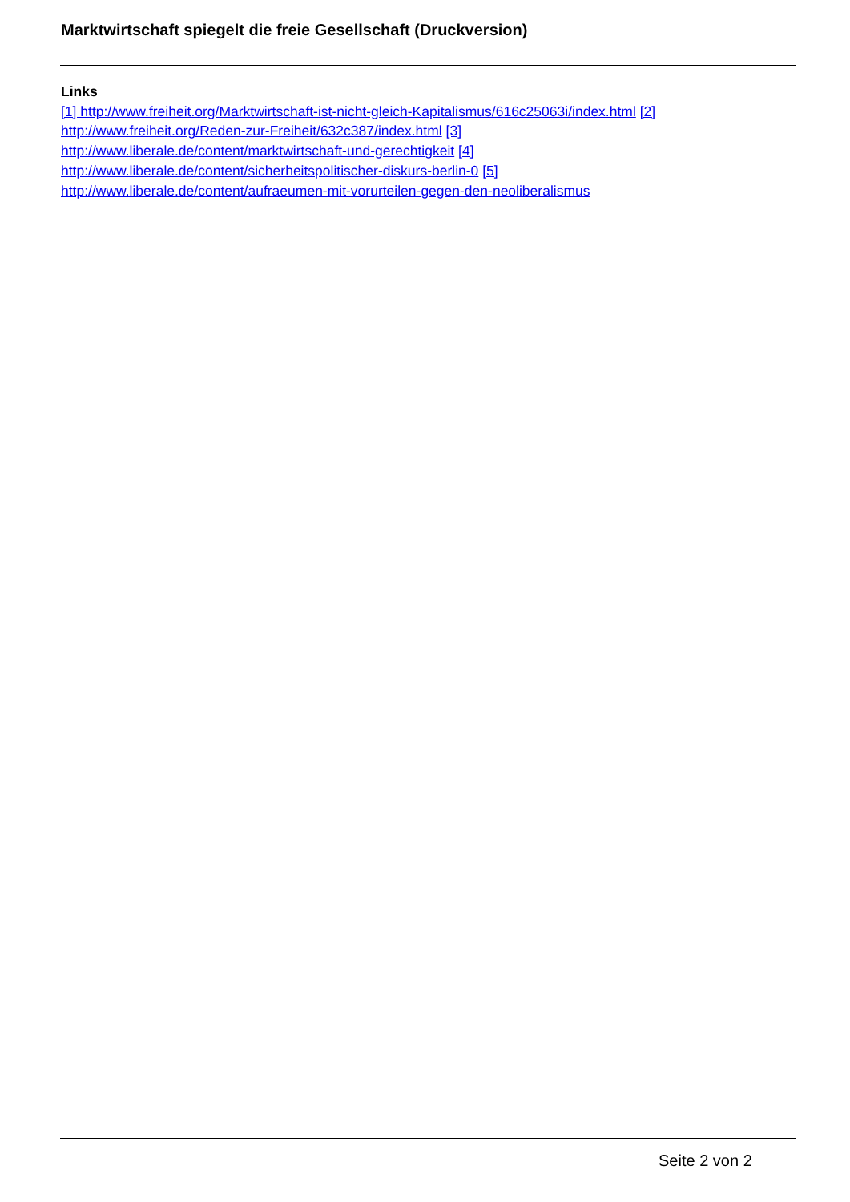Marktwirtschaft spiegelt die freie Gesellschaft (Druckversion)
Links
[1] http://www.freiheit.org/Marktwirtschaft-ist-nicht-gleich-Kapitalismus/616c25063i/index.html [2]
http://www.freiheit.org/Reden-zur-Freiheit/632c387/index.html [3]
http://www.liberale.de/content/marktwirtschaft-und-gerechtigkeit [4]
http://www.liberale.de/content/sicherheitspolitischer-diskurs-berlin-0 [5]
http://www.liberale.de/content/aufraeumen-mit-vorurteilen-gegen-den-neoliberalismus
Seite 2 von 2